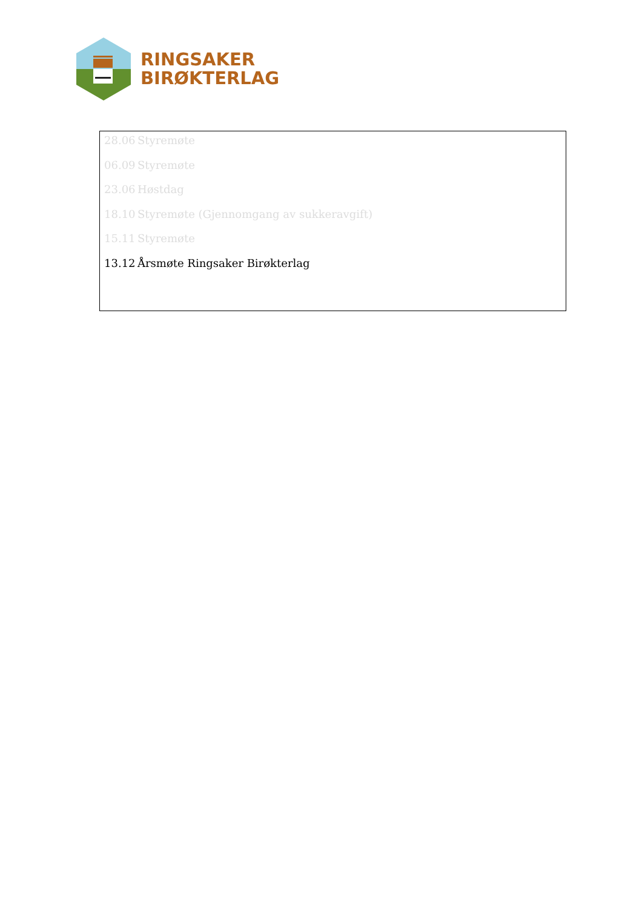RINGSAKER
BIRØKTERLAG
28.06 Styremøte
06.09 Styremøte
23.06 Høstdag
18.10 Styremøte (Gjennomgang av sukkeravgift)
15.11 Styremøte
13.12 Årsmøte Ringsaker Birøkterlag